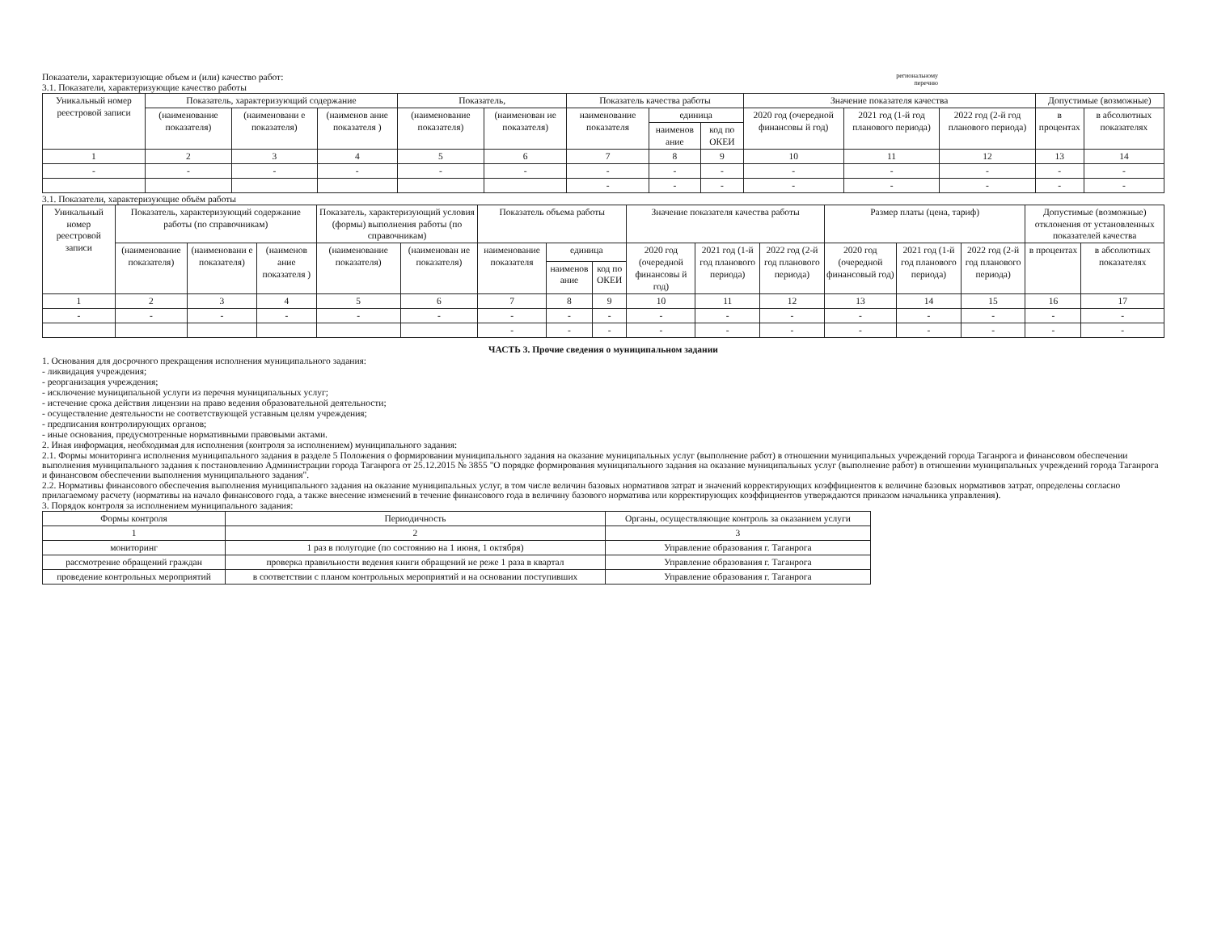Показатели, характеризующие объем и (или) качество работ: региональному
перечню
3.1. Показатели, характеризующие качество работы
| Уникальный номер реестровой записи | Показатель, характеризующий содержание | | | Показатель, | | Показатель качества работы | | | Значение показателя качества | | | Допустимые (возможные) | |
| --- | --- | --- | --- | --- | --- | --- | --- | --- | --- | --- | --- | --- | --- |
| | (наименование показателя) | (наименовани е показателя) | (наименов ание показателя ) | (наименование показателя) | (наименован ие показателя) | наименование показателя | единица | | 2020 год (очередной финансовы й год) | 2021 год (1-й год планового периода) | 2022 год (2-й год планового периода) | в процентах | в абсолютных показателях |
| | | | | | | | наименов ание | код по ОКЕИ | | | | | |
| 1 | 2 | 3 | 4 | 5 | 6 | 7 | 8 | 9 | 10 | 11 | 12 | 13 | 14 |
| - | - | - | - | - | - | - | - | - | - | - | - | - | - |
| | | | | | | - | - | - | - | - | - | - | - |
3.1. Показатели, характеризующие объём работы
| Уникальный номер реестровой записи | Показатель, характеризующий содержание работы (по справочникам) | | | Показатель, характеризующий условия (формы) выполнения работы (по справочникам) | | Показатель объема работы | | | Значение показателя качества работы | | | Размер платы (цена, тариф) | | | Допустимые (возможные) отклонения от установленных показателей качества | |
| --- | --- | --- | --- | --- | --- | --- | --- | --- | --- | --- | --- | --- | --- | --- | --- | --- |
| | (наименование показателя) | (наименовани е показателя) | (наименов ание показателя ) | (наименование показателя) | (наименован ие показателя) | наименование показателя | единица | | 2020 год (очередной финансовы й год) | 2021 год (1-й год планового периода) | 2022 год (2-й год планового периода) | 2020 год (очередной финансовый год) | 2021 год (1-й год планового периода) | 2022 год (2-й год планового периода) | в процентах | в абсолютных показателях |
| | | | | | | | наименов ание | код по ОКЕИ | | | | | | | | |
| 1 | 2 | 3 | 4 | 5 | 6 | 7 | 8 | 9 | 10 | 11 | 12 | 13 | 14 | 15 | 16 | 17 |
| - | - | - | - | - | - | - | - | - | - | - | - | - | - | - | - | - |
| | | | | | | - | - | - | - | - | - | - | - | - | - | - |
ЧАСТЬ 3. Прочие сведения о муниципальном задании
1. Основания для досрочного прекращения исполнения муниципального задания:
- ликвидация учреждения;
- реорганизация учреждения;
- исключение муниципальной услуги из перечня муниципальных услуг;
- истечение срока действия лицензии на право ведения образовательной деятельности;
- осуществление деятельности не соответствующей уставным целям учреждения;
- предписания контролирующих органов;
- иные основания, предусмотренные нормативными правовыми актами.
2. Иная информация, необходимая для исполнения (контроля за исполнением) муниципального задания:
2.1. Формы мониторинга исполнения муниципального задания в разделе 5 Положения о формировании муниципального задания на оказание муниципальных услуг (выполнение работ) в отношении муниципальных учреждений города Таганрога и финансовом обеспечении выполнения муниципального задания к постановлению Администрации города Таганрога от 25.12.2015 № 3855 "О порядке формирования муниципального задания на оказание муниципальных услуг (выполнение работ) в отношении муниципальных учреждений города Таганрога и финансовом обеспечении выполнения муниципального задания".
2.2. Нормативы финансового обеспечения выполнения муниципального задания на оказание муниципальных услуг, в том числе величин базовых нормативов затрат и значений корректирующих коэффициентов к величине базовых нормативов затрат, определены согласно прилагаемому расчету (нормативы на начало финансового года, а также внесение изменений в течение финансового года в величину базового норматива или корректирующих коэффициентов утверждаются приказом начальника управления).
3. Порядок контроля за исполнением муниципального задания:
| Формы контроля | Периодичность | Органы, осуществляющие контроль за оказанием услуги |
| --- | --- | --- |
| 1 | 2 | 3 |
| мониторинг | 1 раз в полугодие (по состоянию на 1 июня, 1 октября) | Управление образования г. Таганрога |
| рассмотрение обращений граждан | проверка правильности ведения книги обращений не реже 1 раза в квартал | Управление образования г. Таганрога |
| проведение контрольных мероприятий | в соответствии с планом контрольных мероприятий и на основании поступивших | Управление образования г. Таганрога |